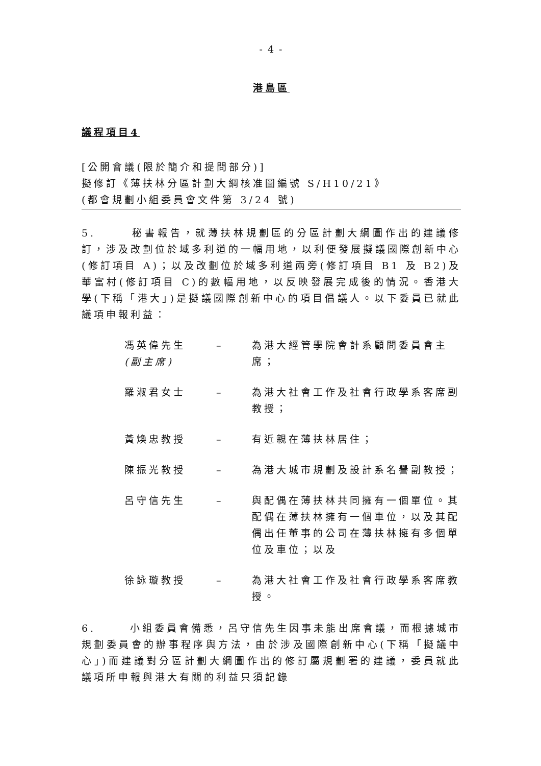- 4 -
港島區
議程項目4
[公開會議(限於簡介和提問部分)]
擬修訂《薄扶林分區計劃大綱核准圖編號 S/H10/21》
(都會規劃小組委員會文件第 3/24 號)
5. 秘書報告，就薄扶林規劃區的分區計劃大綱圖作出的建議修訂，涉及改劃位於域多利道的一幅用地，以利便發展擬議國際創新中心(修訂項目 A)；以及改劃位於域多利道兩旁(修訂項目 B1 及 B2)及華富村(修訂項目 C)的數幅用地，以反映發展完成後的情況。香港大學(下稱「港大」)是擬議國際創新中心的項目倡議人。以下委員已就此議項申報利益：
馮英偉先生
(副主席)
– 為港大經管學院會計系顧問委員會主席；
羅淑君女士 – 為港大社會工作及社會行政學系客席副教授；
黃煥忠教授 – 有近親在薄扶林居住；
陳振光教授 – 為港大城市規劃及設計系名譽副教授；
呂守信先生 – 與配偶在薄扶林共同擁有一個單位。其配偶在薄扶林擁有一個車位，以及其配偶出任董事的公司在薄扶林擁有多個單位及車位；以及
徐詠璇教授 – 為港大社會工作及社會行政學系客席教授。
6. 小組委員會備悉，呂守信先生因事未能出席會議，而根據城市規劃委員會的辦事程序與方法，由於涉及國際創新中心(下稱「擬議中心」)而建議對分區計劃大綱圖作出的修訂屬規劃署的建議，委員就此議項所申報與港大有關的利益只須記錄